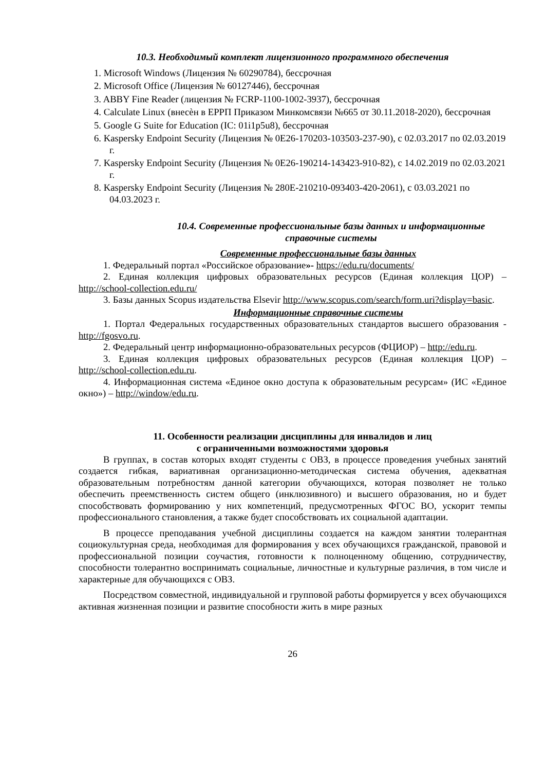10.3. Необходимый комплект лицензионного программного обеспечения
1. Microsoft Windows (Лицензия № 60290784), бессрочная
2. Microsoft Office (Лицензия № 60127446), бессрочная
3. ABBY Fine Reader (лицензия № FCRP-1100-1002-3937), бессрочная
4. Calculate Linux (внесѐн в ЕРРП Приказом Минкомсвязи №665 от 30.11.2018-2020), бессрочная
5. Google G Suite for Education (IC: 01i1p5u8), бессрочная
6. Kaspersky Endpoint Security (Лицензия № 0E26-170203-103503-237-90), с 02.03.2017 по 02.03.2019 г.
7. Kaspersky Endpoint Security (Лицензия № 0E26-190214-143423-910-82), с 14.02.2019 по 02.03.2021 г.
8. Kaspersky Endpoint Security (Лицензия № 280E-210210-093403-420-2061), с 03.03.2021 по 04.03.2023 г.
10.4. Современные профессиональные базы данных и информационные справочные системы
Современные профессиональные базы данных
1. Федеральный портал «Российское образование»- https://edu.ru/documents/
2. Единая коллекция цифровых образовательных ресурсов (Единая коллекция ЦОР) – http://school-collection.edu.ru/
3. Базы данных Scopus издательства Elsevir http://www.scopus.com/search/form.uri?display=basic.
Информационные справочные системы
1. Портал Федеральных государственных образовательных стандартов высшего образования - http://fgosvo.ru.
2. Федеральный центр информационно-образовательных ресурсов (ФЦИОР) – http://edu.ru.
3. Единая коллекция цифровых образовательных ресурсов (Единая коллекция ЦОР) – http://school-collection.edu.ru.
4. Информационная система «Единое окно доступа к образовательным ресурсам» (ИС «Единое окно») – http://window/edu.ru.
11. Особенности реализации дисциплины для инвалидов и лиц
с ограниченными возможностями здоровья
В группах, в состав которых входят студенты с ОВЗ, в процессе проведения учебных занятий создается гибкая, вариативная организационно-методическая система обучения, адекватная образовательным потребностям данной категории обучающихся, которая позволяет не только обеспечить преемственность систем общего (инклюзивного) и высшего образования, но и будет способствовать формированию у них компетенций, предусмотренных ФГОС ВО, ускорит темпы профессионального становления, а также будет способствовать их социальной адаптации.
В процессе преподавания учебной дисциплины создается на каждом занятии толерантная социокультурная среда, необходимая для формирования у всех обучающихся гражданской, правовой и профессиональной позиции соучастия, готовности к полноценному общению, сотрудничеству, способности толерантно воспринимать социальные, личностные и культурные различия, в том числе и характерные для обучающихся с ОВЗ.
Посредством совместной, индивидуальной и групповой работы формируется у всех обучающихся активная жизненная позиции и развитие способности жить в мире разных
26